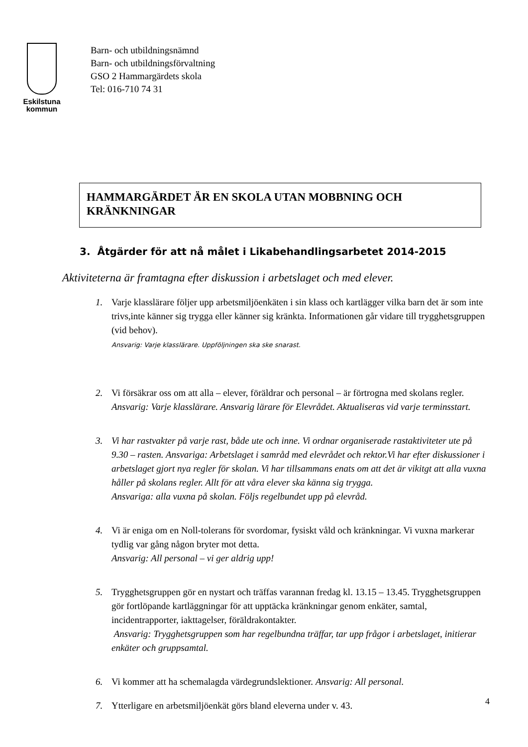Eskilstuna
kommun
Barn- och utbildningsnämnd
Barn- och utbildningsförvaltning
GSO 2 Hammargärdets skola
Tel: 016-710 74 31
HAMMARGÄRDET ÄR EN SKOLA UTAN MOBBNING OCH KRÄNKNINGAR
3. Åtgärder för att nå målet i Likabehandlingsarbetet 2014-2015
Aktiviteterna är framtagna efter diskussion i arbetslaget och med elever.
1. Varje klasslärare följer upp arbetsmiljöenkäten i sin klass och kartlägger vilka barn det är som inte trivs,inte känner sig trygga eller känner sig kränkta. Informationen går vidare till trygghetsgruppen (vid behov).
Ansvarig: Varje klasslärare. Uppföljningen ska ske snarast.
2. Vi försäkrar oss om att alla – elever, föräldrar och personal – är förtrogna med skolans regler. Ansvarig: Varje klasslärare. Ansvarig lärare för Elevrådet. Aktualiseras vid varje terminsstart.
3. Vi har rastvakter på varje rast, både ute och inne. Vi ordnar organiserade rastaktiviteter ute på 9.30 – rasten. Ansvariga: Arbetslaget i samråd med elevrådet och rektor.Vi har efter diskussioner i arbetslaget gjort nya regler för skolan. Vi har tillsammans enats om att det är vikitgt att alla vuxna håller på skolans regler. Allt för att våra elever ska känna sig trygga.
Ansvariga: alla vuxna på skolan. Följs regelbundet upp på elevråd.
4. Vi är eniga om en Noll-tolerans för svordomar, fysiskt våld och kränkningar. Vi vuxna markerar tydlig var gång någon bryter mot detta.
Ansvarig: All personal – vi ger aldrig upp!
5. Trygghetsgruppen gör en nystart och träffas varannan fredag kl. 13.15 – 13.45. Trygghetsgruppen gör fortlöpande kartläggningar för att upptäcka kränkningar genom enkäter, samtal, incidentrapporter, iakttagelser, föräldrakontakter.
Ansvarig: Trygghetsgruppen som har regelbundna träffar, tar upp frågor i arbetslaget, initierar enkäter och gruppsamtal.
6. Vi kommer att ha schemalagda värdegrundslektioner. Ansvarig: All personal.
7. Ytterligare en arbetsmiljöenkät görs bland eleverna under v. 43.
4